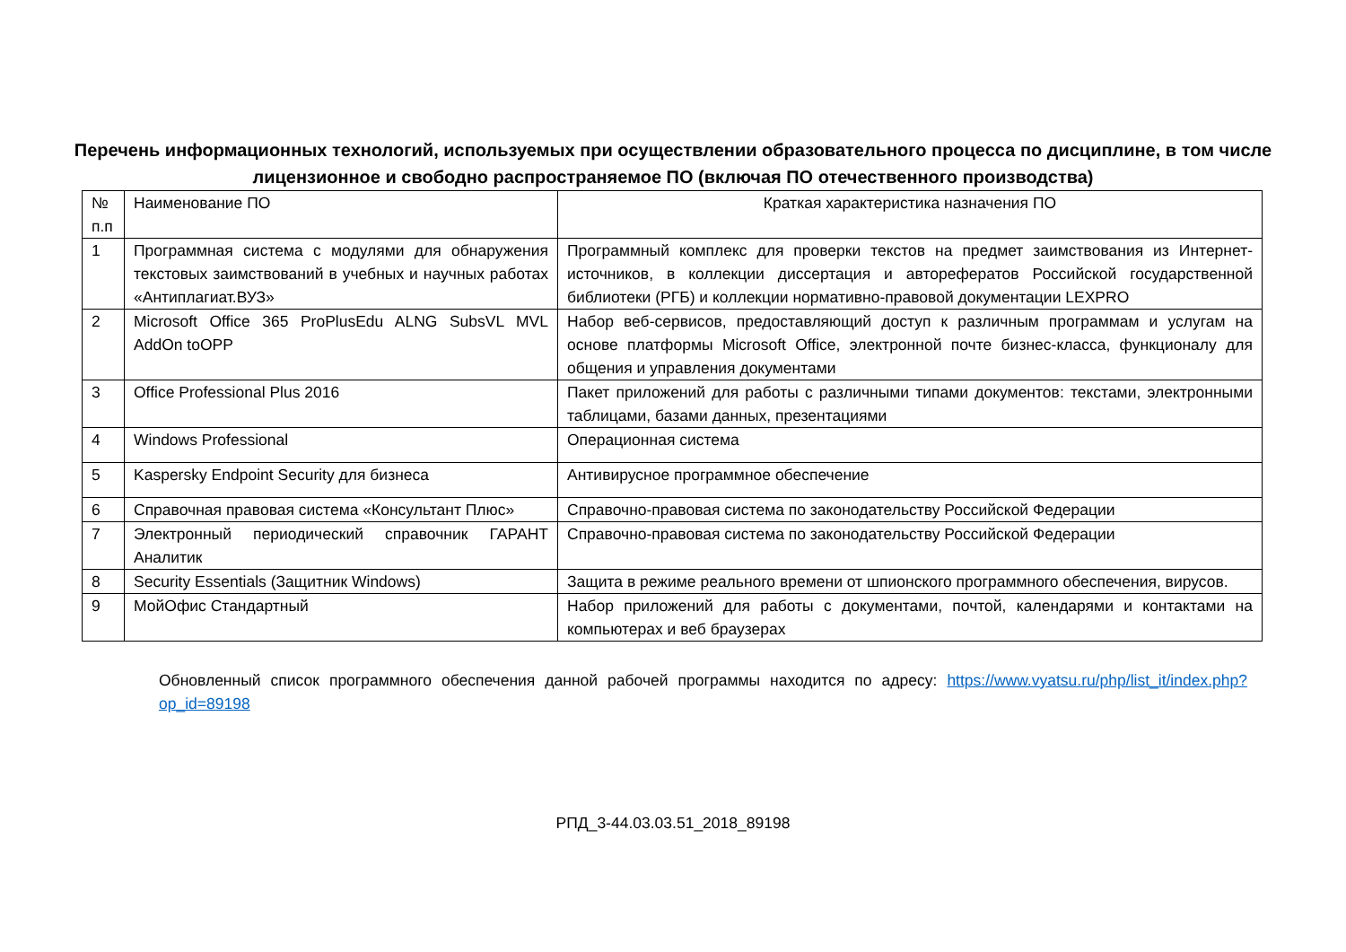Перечень информационных технологий, используемых при осуществлении образовательного процесса по дисциплине, в том числе лицензионное и свободно распространяемое ПО (включая ПО отечественного производства)
| № п.п | Наименование ПО | Краткая характеристика назначения ПО |
| --- | --- | --- |
| 1 | Программная система с модулями для обнаружения текстовых заимствований в учебных и научных работах «Антиплагиат.ВУЗ» | Программный комплекс для проверки текстов на предмет заимствования из Интернет-источников, в коллекции диссертация и авторефератов Российской государственной библиотеки (РГБ) и коллекции нормативно-правовой документации LEXPRO |
| 2 | Microsoft Office 365 ProPlusEdu ALNG SubsVL MVL AddOn toOPP | Набор веб-сервисов, предоставляющий доступ к различным программам и услугам на основе платформы Microsoft Office, электронной почте бизнес-класса, функционалу для общения и управления документами |
| 3 | Office Professional Plus 2016 | Пакет приложений для работы с различными типами документов: текстами, электронными таблицами, базами данных, презентациями |
| 4 | Windows Professional | Операционная система |
| 5 | Kaspersky Endpoint Security для бизнеса | Антивирусное программное обеспечение |
| 6 | Справочная правовая система «Консультант Плюс» | Справочно-правовая система по законодательству Российской Федерации |
| 7 | Электронный периодический справочник ГАРАНТ Аналитик | Справочно-правовая система по законодательству Российской Федерации |
| 8 | Security Essentials (Защитник Windows) | Защита в режиме реального времени от шпионского программного обеспечения, вирусов. |
| 9 | МойОфис Стандартный | Набор приложений для работы с документами, почтой, календарями и контактами на компьютерах и веб браузерах |
Обновленный список программного обеспечения данной рабочей программы находится по адресу: https://www.vyatsu.ru/php/list_it/index.php?op_id=89198
РПД_3-44.03.03.51_2018_89198